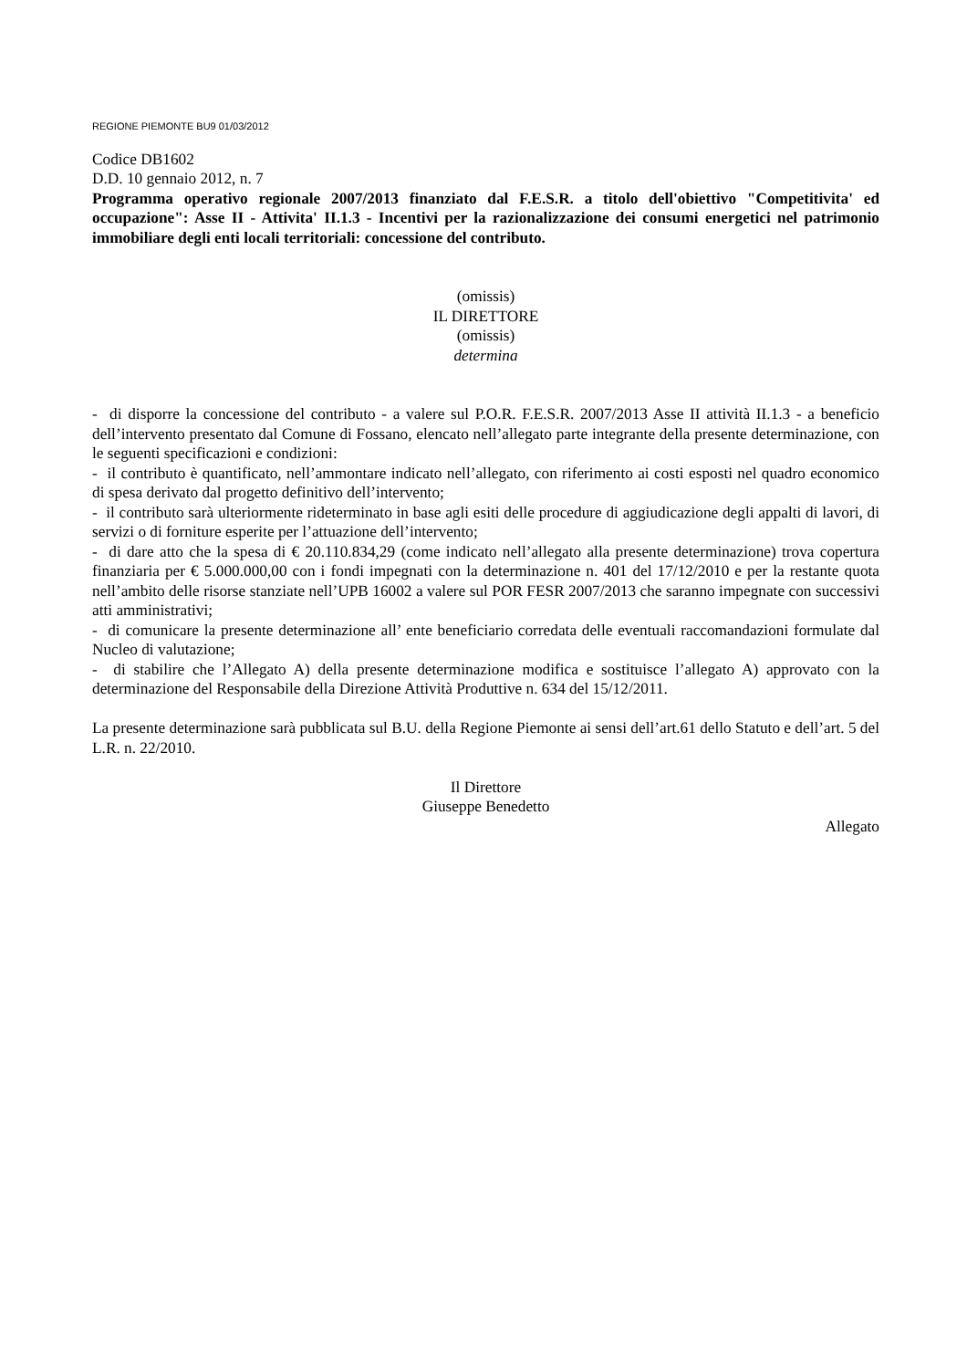REGIONE PIEMONTE BU9 01/03/2012
Codice DB1602
D.D. 10 gennaio 2012, n. 7
Programma operativo regionale 2007/2013 finanziato dal F.E.S.R. a titolo dell'obiettivo "Competitivita' ed occupazione": Asse II - Attivita' II.1.3 - Incentivi per la razionalizzazione dei consumi energetici nel patrimonio immobiliare degli enti locali territoriali: concessione del contributo.
(omissis)
IL DIRETTORE
(omissis)
determina
- di disporre la concessione del contributo - a valere sul P.O.R. F.E.S.R. 2007/2013 Asse II attività II.1.3 - a beneficio dell’intervento presentato dal Comune di Fossano, elencato nell’allegato parte integrante della presente determinazione, con le seguenti specificazioni e condizioni:
- il contributo è quantificato, nell’ammontare indicato nell’allegato, con riferimento ai costi esposti nel quadro economico di spesa derivato dal progetto definitivo dell’intervento;
- il contributo sarà ulteriormente rideterminato in base agli esiti delle procedure di aggiudicazione degli appalti di lavori, di servizi o di forniture esperite per l’attuazione dell’intervento;
- di dare atto che la spesa di € 20.110.834,29 (come indicato nell’allegato alla presente determinazione) trova copertura finanziaria per € 5.000.000,00 con i fondi impegnati con la determinazione n. 401 del 17/12/2010 e per la restante quota nell’ambito delle risorse stanziate nell’UPB 16002 a valere sul POR FESR 2007/2013 che saranno impegnate con successivi atti amministrativi;
- di comunicare la presente determinazione all’ ente beneficiario corredata delle eventuali raccomandazioni formulate dal Nucleo di valutazione;
- di stabilire che l’Allegato A) della presente determinazione modifica e sostituisce l’allegato A) approvato con la determinazione del Responsabile della Direzione Attività Produttive n. 634 del 15/12/2011.
La presente determinazione sarà pubblicata sul B.U. della Regione Piemonte ai sensi dell’art.61 dello Statuto e dell’art. 5 del L.R. n. 22/2010.
Il Direttore
Giuseppe Benedetto
Allegato